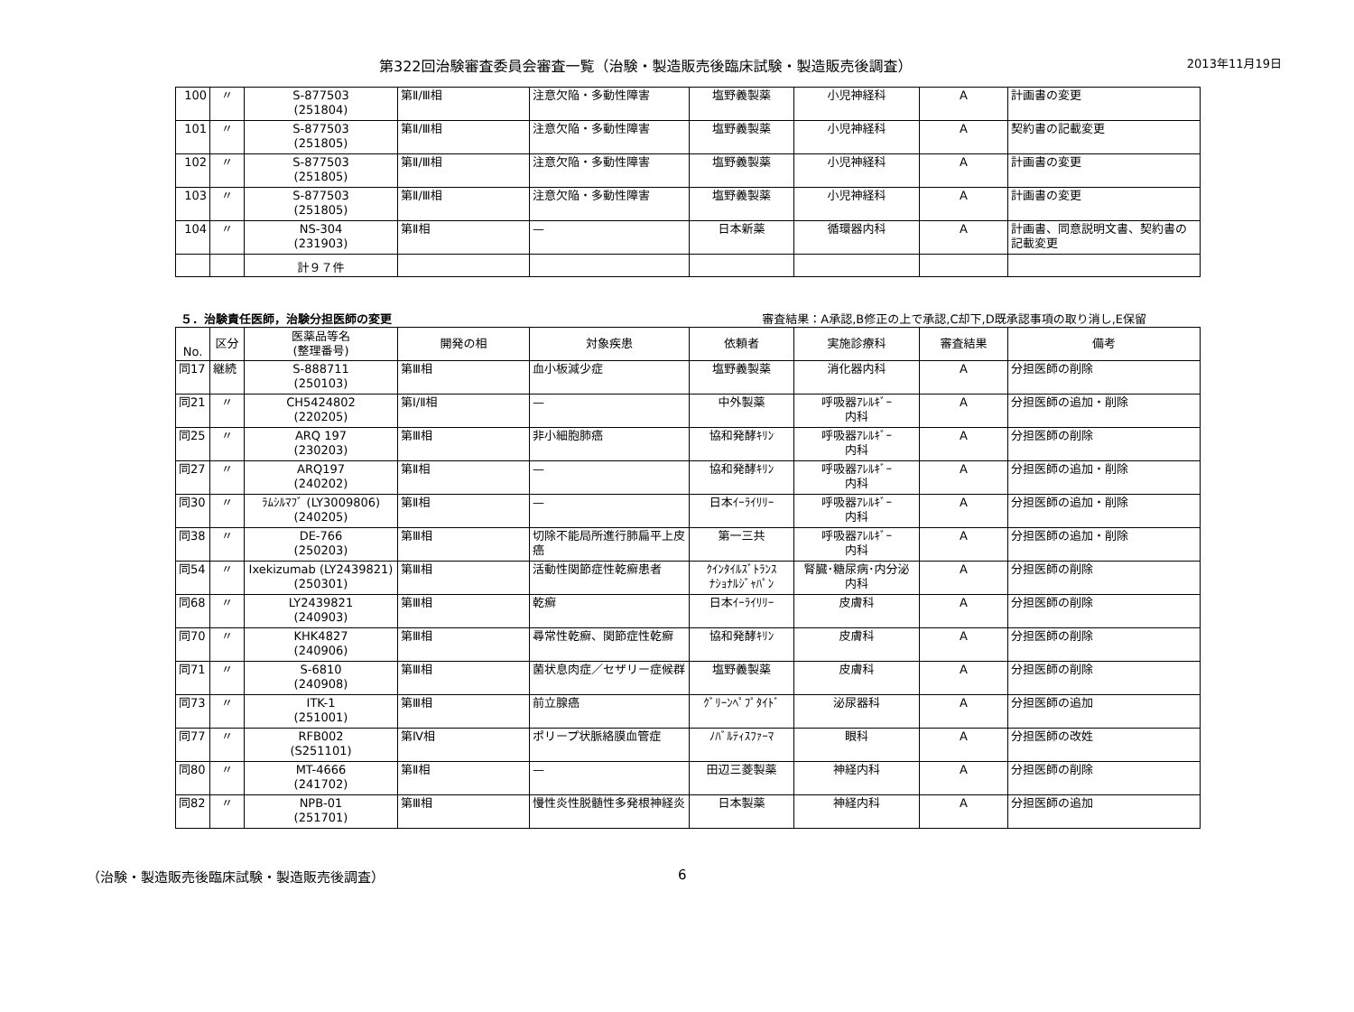第322回治験審査委員会審査一覧（治験・製造販売後臨床試験・製造販売後調査） 2013年11月19日
| 100 | 〃 | S-877503 (251804) | 第Ⅱ/Ⅲ相 | 注意欠陥・多動性障害 | 塩野義製薬 | 小児神経科 | A | 計画書の変更 |
| 101 | 〃 | S-877503 (251805) | 第Ⅱ/Ⅲ相 | 注意欠陥・多動性障害 | 塩野義製薬 | 小児神経科 | A | 契約書の記載変更 |
| 102 | 〃 | S-877503 (251805) | 第Ⅱ/Ⅲ相 | 注意欠陥・多動性障害 | 塩野義製薬 | 小児神経科 | A | 計画書の変更 |
| 103 | 〃 | S-877503 (251805) | 第Ⅱ/Ⅲ相 | 注意欠陥・多動性障害 | 塩野義製薬 | 小児神経科 | A | 計画書の変更 |
| 104 | 〃 | NS-304 (231903) | 第Ⅱ相 | — | 日本新薬 | 循環器内科 | A | 計画書、同意説明文書、契約書の記載変更 |
| | | 計９７件 | | | | | | |
５．治験責任医師，治験分担医師の変更 審査結果：A承認,B修正の上で承認,C却下,D既承認事項の取り消し,E保留
| No. | 区分 | 医薬品等名 (整理番号) | 開発の相 | 対象疾患 | 依頼者 | 実施診療科 | 審査結果 | 備考 |
| --- | --- | --- | --- | --- | --- | --- | --- | --- |
| 同17 | 継続 | S-888711 (250103) | 第Ⅲ相 | 血小板減少症 | 塩野義製薬 | 消化器内科 | A | 分担医師の削除 |
| 同21 | 〃 | CH5424802 (220205) | 第Ⅰ/Ⅱ相 | — | 中外製薬 | 呼吸器ｱﾚﾙｷﾞｰ 内科 | A | 分担医師の追加・削除 |
| 同25 | 〃 | ARQ 197 (230203) | 第Ⅲ相 | 非小細胞肺癌 | 協和発酵ｷﾘﾝ | 呼吸器ｱﾚﾙｷﾞｰ 内科 | A | 分担医師の削除 |
| 同27 | 〃 | ARQ197 (240202) | 第Ⅱ相 | — | 協和発酵ｷﾘﾝ | 呼吸器ｱﾚﾙｷﾞｰ 内科 | A | 分担医師の追加・削除 |
| 同30 | 〃 | ﾗﾑｼﾙﾏﾌﾞ (LY3009806) (240205) | 第Ⅱ相 | — | 日本ｲｰﾗｲﾘﾘｰ | 呼吸器ｱﾚﾙｷﾞｰ 内科 | A | 分担医師の追加・削除 |
| 同38 | 〃 | DE-766 (250203) | 第Ⅲ相 | 切除不能局所進行肺扁平上皮癌 | 第一三共 | 呼吸器ｱﾚﾙｷﾞｰ 内科 | A | 分担医師の追加・削除 |
| 同54 | 〃 | Ixekizumab (LY2439821) (250301) | 第Ⅲ相 | 活動性関節症性乾癬患者 | ｸｲﾝﾀｲﾙｽﾞﾄﾗﾝｽ ﾅｼｮﾅﾙｼﾞｬﾊﾟﾝ | 腎臓･糖尿病･内分泌 内科 | A | 分担医師の削除 |
| 同68 | 〃 | LY2439821 (240903) | 第Ⅲ相 | 乾癬 | 日本ｲｰﾗｲﾘﾘｰ | 皮膚科 | A | 分担医師の削除 |
| 同70 | 〃 | KHK4827 (240906) | 第Ⅲ相 | 尋常性乾癬、関節症性乾癬 | 協和発酵ｷﾘﾝ | 皮膚科 | A | 分担医師の削除 |
| 同71 | 〃 | S-6810 (240908) | 第Ⅲ相 | 菌状息肉症／セザリー症候群 | 塩野義製薬 | 皮膚科 | A | 分担医師の削除 |
| 同73 | 〃 | ITK-1 (251001) | 第Ⅲ相 | 前立腺癌 | ｸﾞﾘｰﾝﾍﾟﾌﾟﾀｲﾄﾞ | 泌尿器科 | A | 分担医師の追加 |
| 同77 | 〃 | RFB002 (S251101) | 第Ⅳ相 | ポリープ状脈絡膜血管症 | ﾉﾊﾞﾙﾃｨｽﾌｧｰﾏ | 眼科 | A | 分担医師の改姓 |
| 同80 | 〃 | MT-4666 (241702) | 第Ⅱ相 | — | 田辺三菱製薬 | 神経内科 | A | 分担医師の削除 |
| 同82 | 〃 | NPB-01 (251701) | 第Ⅲ相 | 慢性炎性脱髄性多発根神経炎 | 日本製薬 | 神経内科 | A | 分担医師の追加 |
（治験・製造販売後臨床試験・製造販売後調査） 6